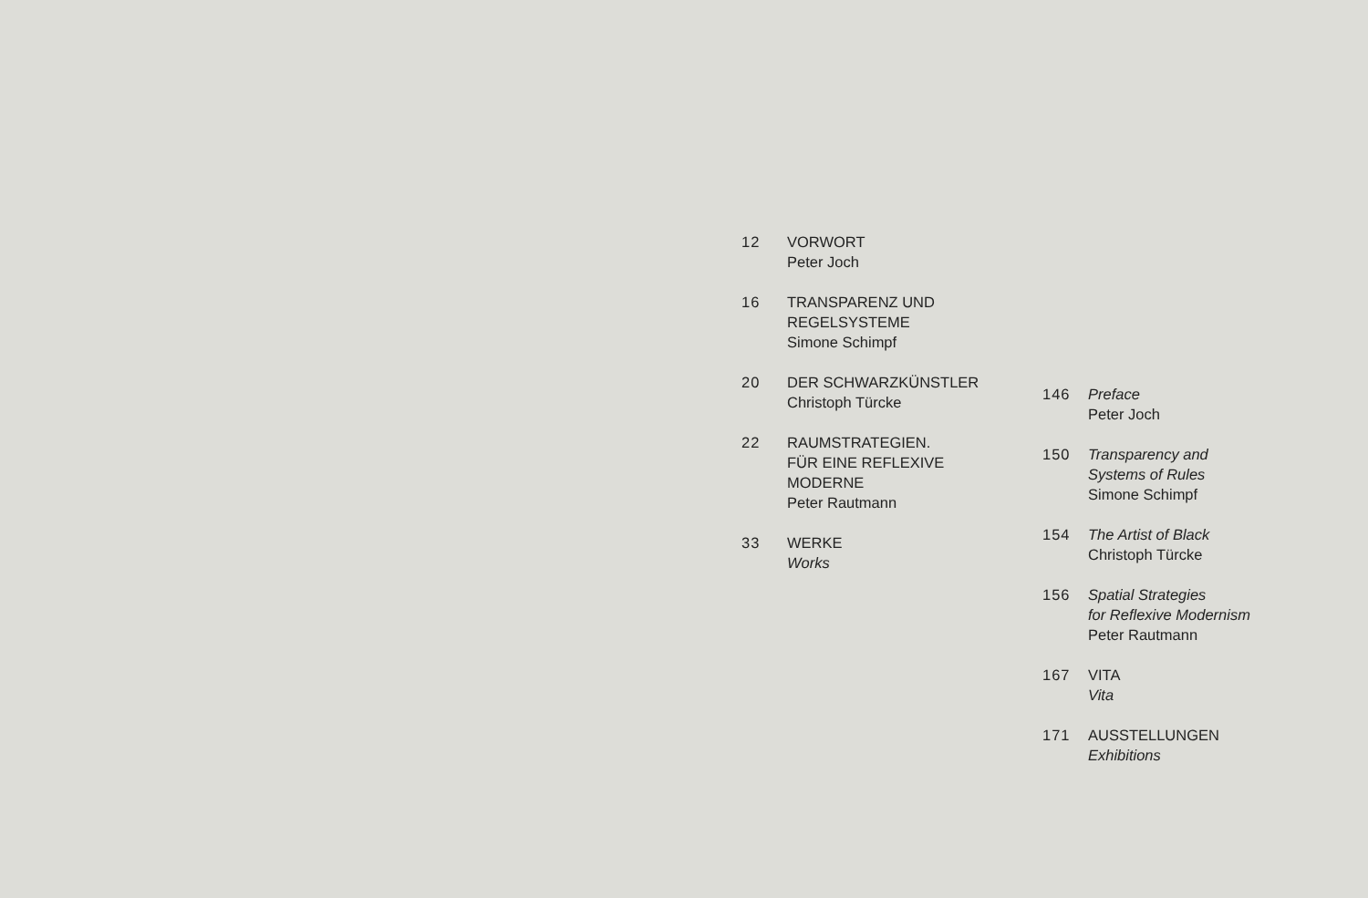12 VORWORT
Peter Joch
16 TRANSPARENZ UND
REGELSYSTEME
Simone Schimpf
20 DER SCHWARZKÜNSTLER
Christoph Türcke
22 RAUMSTRATEGIEN.
FÜR EINE REFLEXIVE
MODERNE
Peter Rautmann
33 WERKE
Works
146 Preface
Peter Joch
150 Transparency and
Systems of Rules
Simone Schimpf
154 The Artist of Black
Christoph Türcke
156 Spatial Strategies
for Reflexive Modernism
Peter Rautmann
167 VITA
Vita
171 AUSSTELLUNGEN
Exhibitions